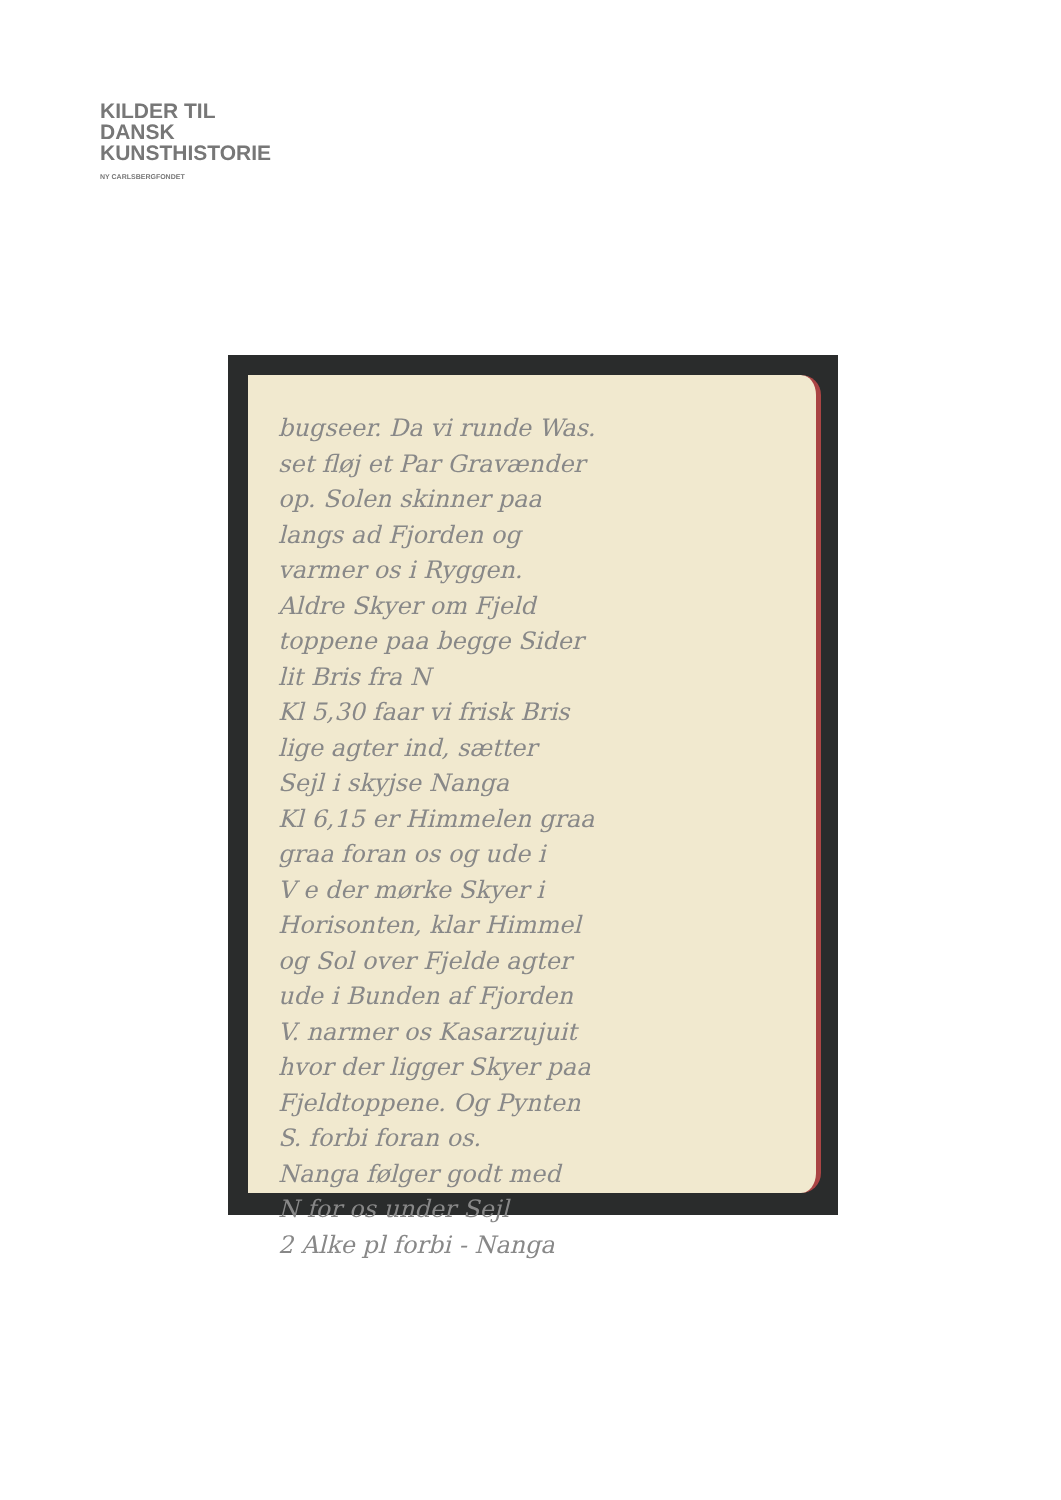KILDER TIL
DANSK
KUNSTHISTORIE
NY CARLSBERGFONDET
bugseer. Da vi runde Was.
set fløj et Par Gravænder
op. Solen skinner paa
langs ad Fjorden og
varmer os i Ryggen.
Aldre Skyer om Fjeld
toppene paa begge Sider
lit Bris fra N
Kl 5,30 faar vi frisk Bris
lige agter ind, sætter
Sejl i skyjse Nanga
Kl 6,15 er Himmelen graa
graa foran os og ude i
V e der mørke Skyer i
Horisonten, klar Himmel
og Sol over Fjelde agter
ude i Bunden af Fjorden
V. narmer os Kasarzujuit
hvor der ligger Skyer paa
Fjeldtoppene. Og Pynten
S. forbi foran os.
Nanga følger godt med
N for os under Sejl
2 Alke pl forbi - Nanga